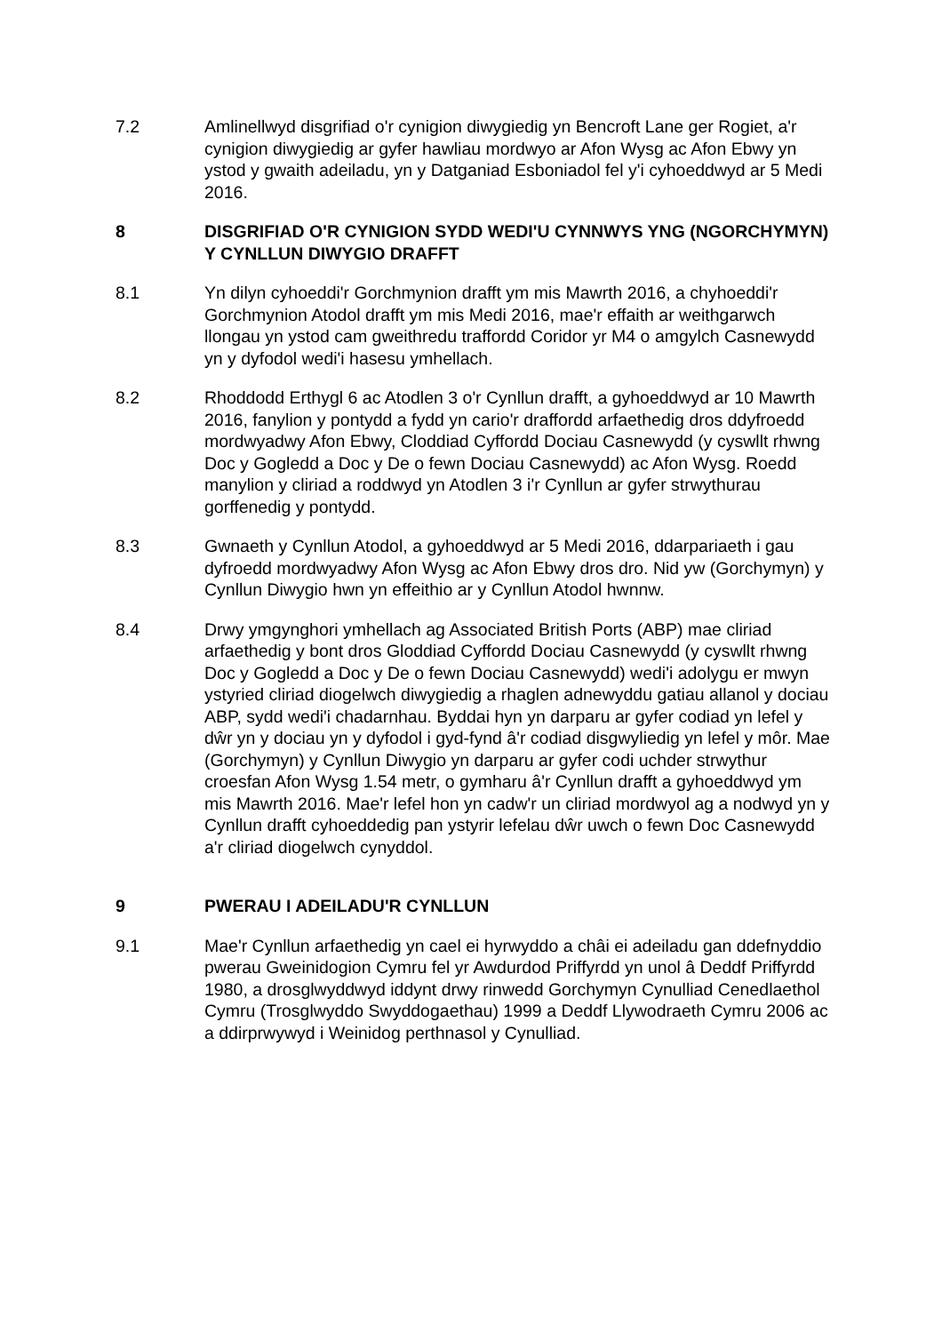7.2 Amlinellwyd disgrifiad o'r cynigion diwygiedig yn Bencroft Lane ger Rogiet, a'r cynigion diwygiedig ar gyfer hawliau mordwyo ar Afon Wysg ac Afon Ebwy yn ystod y gwaith adeiladu, yn y Datganiad Esboniadol fel y'i cyhoeddwyd ar 5 Medi 2016.
8 DISGRIFIAD O'R CYNIGION SYDD WEDI'U CYNNWYS YNG (NGORCHYMYN) Y CYNLLUN DIWYGIO DRAFFT
8.1 Yn dilyn cyhoeddi'r Gorchmynion drafft ym mis Mawrth 2016, a chyhoeddi'r Gorchmynion Atodol drafft ym mis Medi 2016, mae'r effaith ar weithgarwch llongau yn ystod cam gweithredu traffordd Coridor yr M4 o amgylch Casnewydd yn y dyfodol wedi'i hasesu ymhellach.
8.2 Rhoddodd Erthygl 6 ac Atodlen 3 o'r Cynllun drafft, a gyhoeddwyd ar 10 Mawrth 2016, fanylion y pontydd a fydd yn cario'r draffordd arfaethedig dros ddyfroedd mordwyadwy Afon Ebwy, Cloddiad Cyffordd Dociau Casnewydd (y cyswllt rhwng Doc y Gogledd a Doc y De o fewn Dociau Casnewydd) ac Afon Wysg. Roedd manylion y cliriad a roddwyd yn Atodlen 3 i'r Cynllun ar gyfer strwythurau gorffenedig y pontydd.
8.3 Gwnaeth y Cynllun Atodol, a gyhoeddwyd ar 5 Medi 2016, ddarpariaeth i gau dyfroedd mordwyadwy Afon Wysg ac Afon Ebwy dros dro. Nid yw (Gorchymyn) y Cynllun Diwygio hwn yn effeithio ar y Cynllun Atodol hwnnw.
8.4 Drwy ymgynghori ymhellach ag Associated British Ports (ABP) mae cliriad arfaethedig y bont dros Gloddiad Cyffordd Dociau Casnewydd (y cyswllt rhwng Doc y Gogledd a Doc y De o fewn Dociau Casnewydd) wedi'i adolygu er mwyn ystyried cliriad diogelwch diwygiedig a rhaglen adnewyddu gatiau allanol y dociau ABP, sydd wedi'i chadarnhau. Byddai hyn yn darparu ar gyfer codiad yn lefel y dŵr yn y dociau yn y dyfodol i gyd-fynd â'r codiad disgwyliedig yn lefel y môr. Mae (Gorchymyn) y Cynllun Diwygio yn darparu ar gyfer codi uchder strwythur croesfan Afon Wysg 1.54 metr, o gymharu â'r Cynllun drafft a gyhoeddwyd ym mis Mawrth 2016. Mae'r lefel hon yn cadw'r un cliriad mordwyol ag a nodwyd yn y Cynllun drafft cyhoeddedig pan ystyrir lefelau dŵr uwch o fewn Doc Casnewydd a'r cliriad diogelwch cynyddol.
9 PWERAU I ADEILADU'R CYNLLUN
9.1 Mae'r Cynllun arfaethedig yn cael ei hyrwyddo a châi ei adeiladu gan ddefnyddio pwerau Gweinidogion Cymru fel yr Awdurdod Priffyrdd yn unol â Deddf Priffyrdd 1980, a drosglwyddwyd iddynt drwy rinwedd Gorchymyn Cynulliad Cenedlaethol Cymru (Trosglwyddo Swyddogaethau) 1999 a Deddf Llywodraeth Cymru 2006 ac a ddirprwywyd i Weinidog perthnasol y Cynulliad.